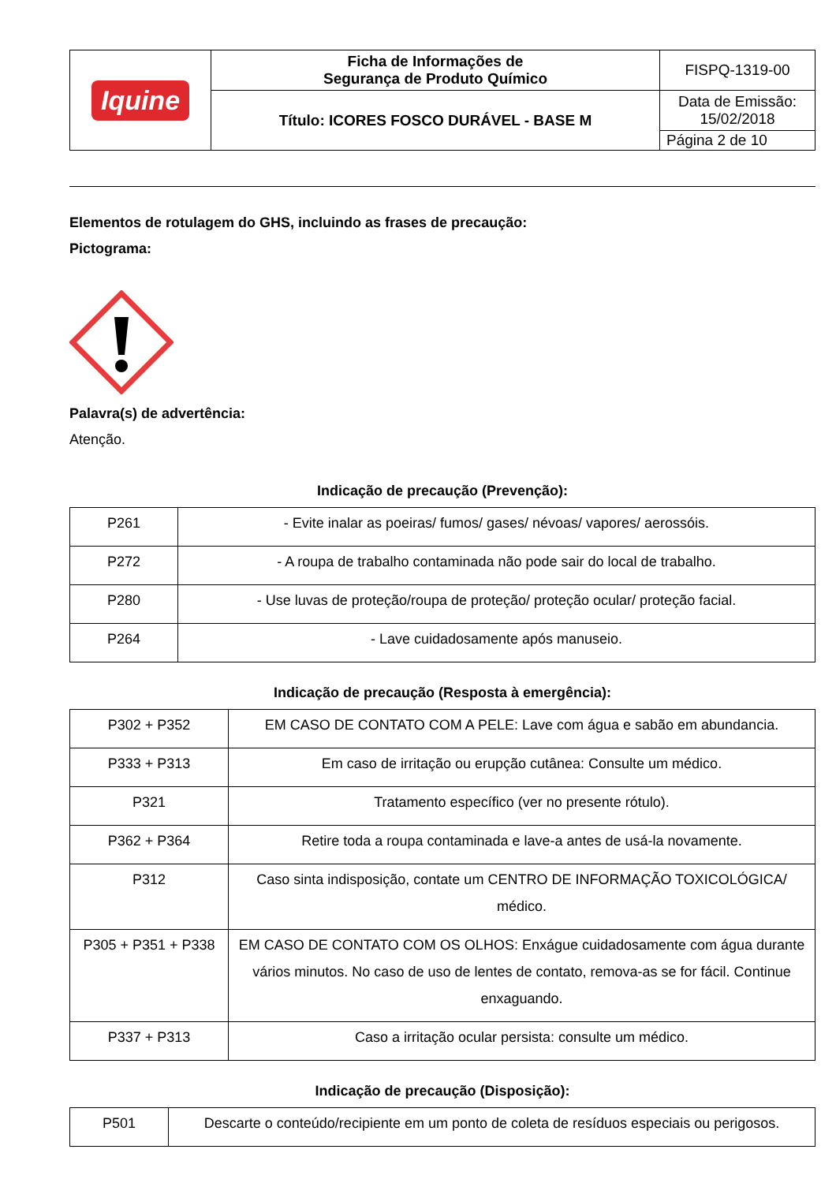| Iquine | Ficha de Informações de Segurança de Produto Químico | FISPQ-1319-00 |
| | Título: ICORES FOSCO DURÁVEL - BASE M | Data de Emissão: 15/02/2018 |
| | | Página 2 de 10 |
Elementos de rotulagem do GHS, incluindo as frases de precaução:
Pictograma:
Palavra(s) de advertência:
Atenção.
Indicação de precaução (Prevenção):
| P261 | - Evite inalar as poeiras/ fumos/ gases/ névoas/ vapores/ aerossóis. |
| P272 | - A roupa de trabalho contaminada não pode sair do local de trabalho. |
| P280 | - Use luvas de proteção/roupa de proteção/ proteção ocular/ proteção facial. |
| P264 | - Lave cuidadosamente após manuseio. |
Indicação de precaução (Resposta à emergência):
| P302 + P352 | EM CASO DE CONTATO COM A PELE: Lave com água e sabão em abundancia. |
| P333 + P313 | Em caso de irritação ou erupção cutânea: Consulte um médico. |
| P321 | Tratamento específico (ver no presente rótulo). |
| P362 + P364 | Retire toda a roupa contaminada e lave-a antes de usá-la novamente. |
| P312 | Caso sinta indisposição, contate um CENTRO DE INFORMAÇÃO TOXICOLÓGICA/ médico. |
| P305 + P351 + P338 | EM CASO DE CONTATO COM OS OLHOS: Enxágue cuidadosamente com água durante vários minutos. No caso de uso de lentes de contato, remova-as se for fácil. Continue enxaguando. |
| P337 + P313 | Caso a irritação ocular persista: consulte um médico. |
Indicação de precaução (Disposição):
| P501 | Descarte o conteúdo/recipiente em um ponto de coleta de resíduos especiais ou perigosos. |